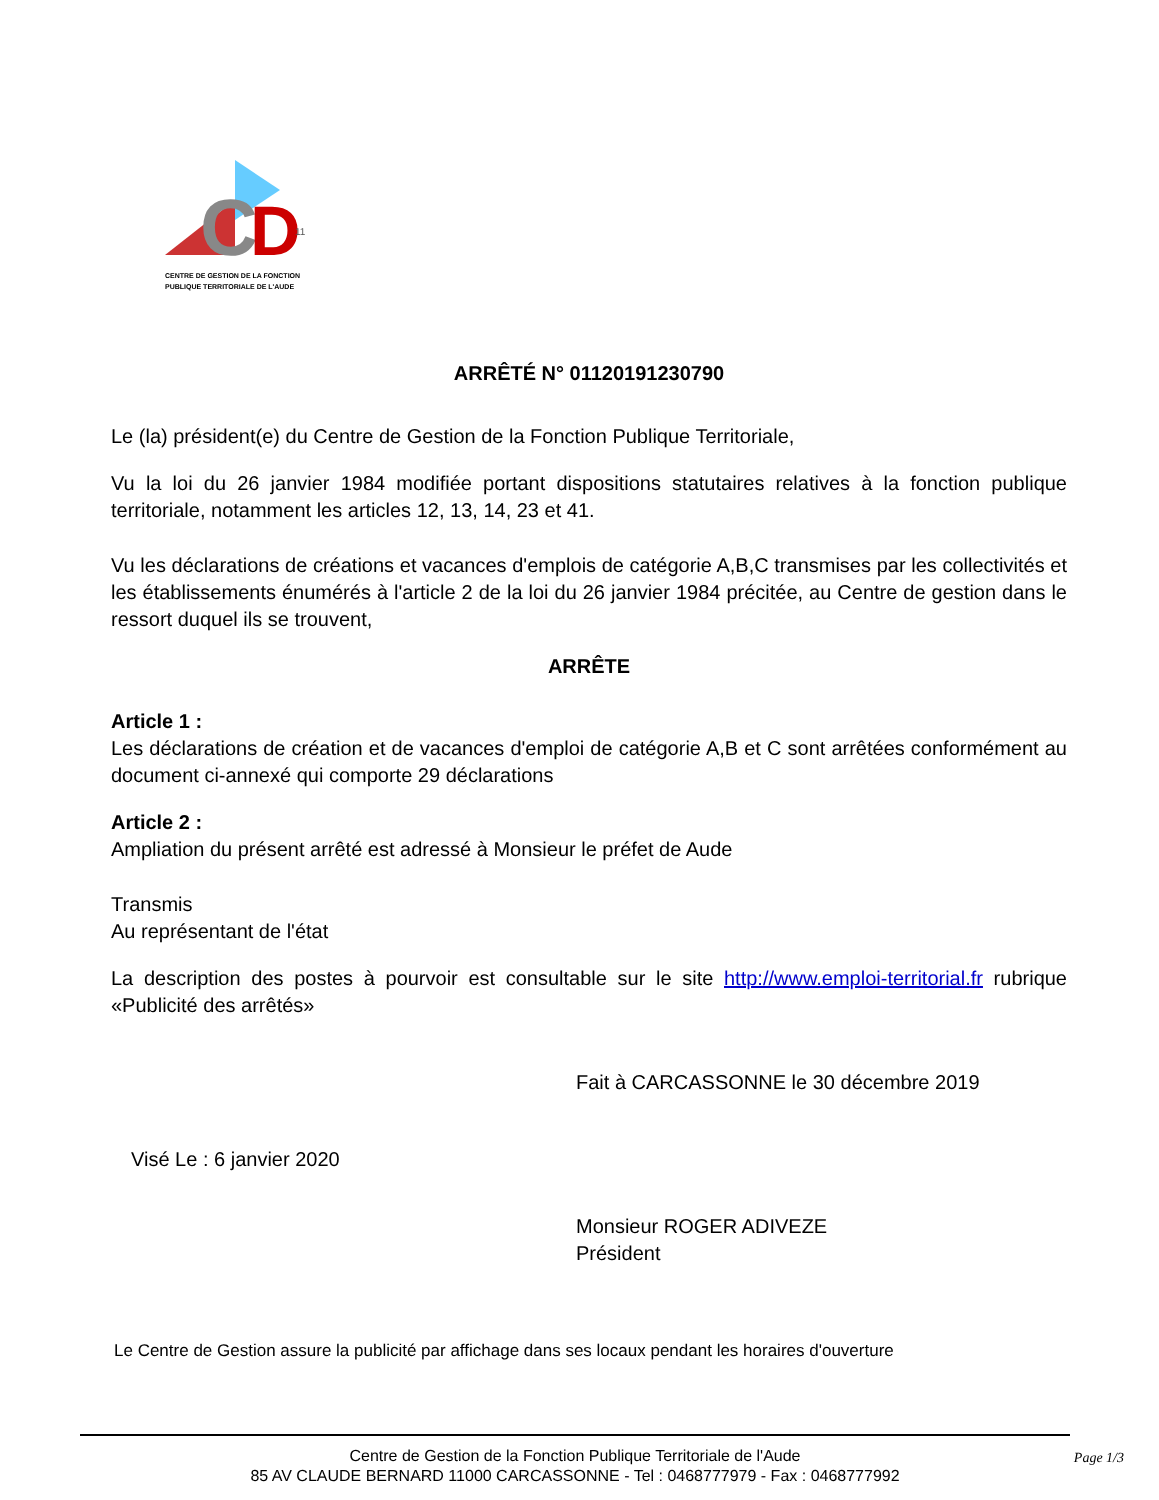C
D
11
CENTRE DE GESTION DE LA FONCTION
PUBLIQUE TERRITORIALE DE L'AUDE
ARRÊTÉ N° 01120191230790
Le (la) président(e) du Centre de Gestion de la Fonction Publique Territoriale,
Vu la loi du 26 janvier 1984 modifiée portant dispositions statutaires relatives à la fonction publique territoriale, notamment les articles 12, 13, 14, 23 et 41.
Vu les déclarations de créations et vacances d'emplois de catégorie A,B,C transmises par les collectivités et les établissements énumérés à l'article 2 de la loi du 26 janvier 1984 précitée, au Centre de gestion dans le ressort duquel ils se trouvent,
ARRÊTE
Article 1 :
Les déclarations de création et de vacances d'emploi de catégorie A,B et C sont arrêtées conformément au document ci-annexé qui comporte 29 déclarations
Article 2 :
Ampliation du présent arrêté est adressé à Monsieur le préfet de Aude
Transmis
Au représentant de l'état
La description des postes à pourvoir est consultable sur le site http://www.emploi-territorial.fr rubrique «Publicité des arrêtés»
Fait à CARCASSONNE le 30 décembre 2019
Visé Le : 6 janvier 2020
Monsieur ROGER ADIVEZE
Président
Le Centre de Gestion assure la publicité par affichage dans ses locaux pendant les horaires d'ouverture
Centre de Gestion de la Fonction Publique Territoriale de l'Aude
85 AV CLAUDE BERNARD 11000 CARCASSONNE - Tel : 0468777979 - Fax : 0468777992
Page 1/3